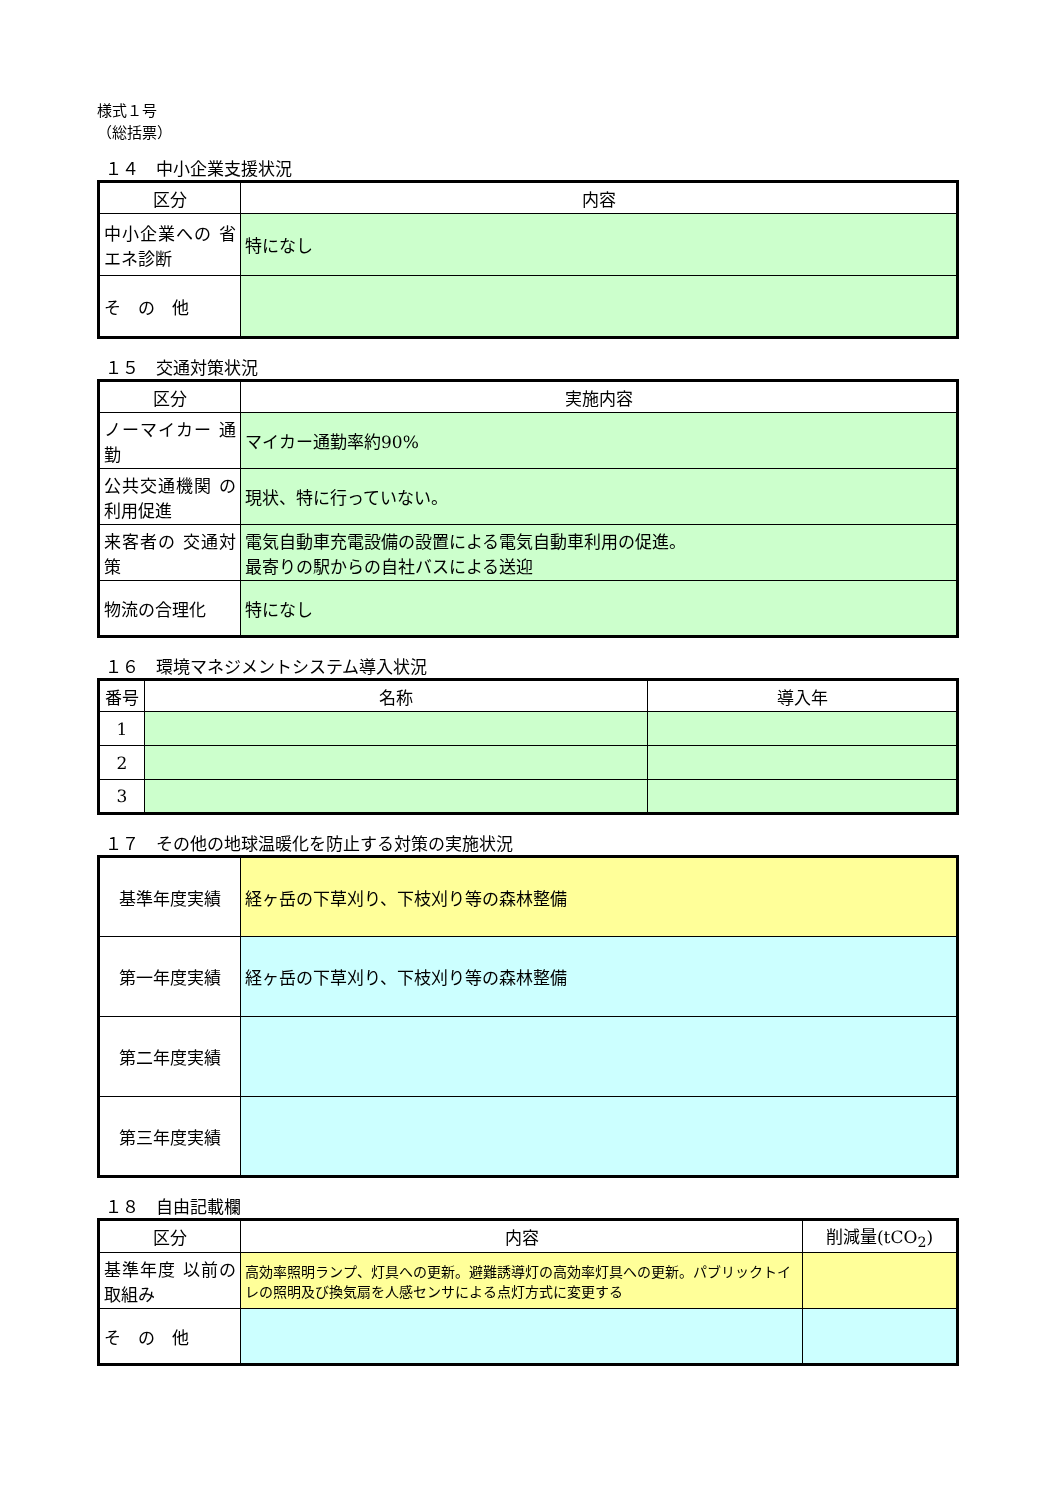様式１号
（総括票）
１４　中小企業支援状況
| 区分 | 内容 |
| --- | --- |
| 中小企業への 省エネ診断 | 特になし |
| そ の 他 | |
１５　交通対策状況
| 区分 | 実施内容 |
| --- | --- |
| ノーマイカー 通 勤 | マイカー通勤率約90% |
| 公共交通機関 の利用促進 | 現状、特に行っていない。 |
| 来客者の 交通対策 | 電気自動車充電設備の設置による電気自動車利用の促進。 最寄りの駅からの自社バスによる送迎 |
| 物流の合理化 | 特になし |
１６　環境マネジメントシステム導入状況
| 番号 | 名称 | 導入年 |
| --- | --- | --- |
| 1 | | |
| 2 | | |
| 3 | | |
１７　その他の地球温暖化を防止する対策の実施状況
| 基準年度実績 | 経ヶ岳の下草刈り、下枝刈り等の森林整備 |
| 第一年度実績 | 経ヶ岳の下草刈り、下枝刈り等の森林整備 |
| 第二年度実績 | |
| 第三年度実績 | |
１８　自由記載欄
| 区分 | 内容 | 削減量(tCO<sub>2</sub>) |
| --- | --- | --- |
| 基準年度 以前の取組み | 高効率照明ランプ、灯具への更新。避難誘導灯の高効率灯具への更新。パブリックトイレの照明及び換気扇を人感センサによる点灯方式に変更する | |
| そ の 他 | | |